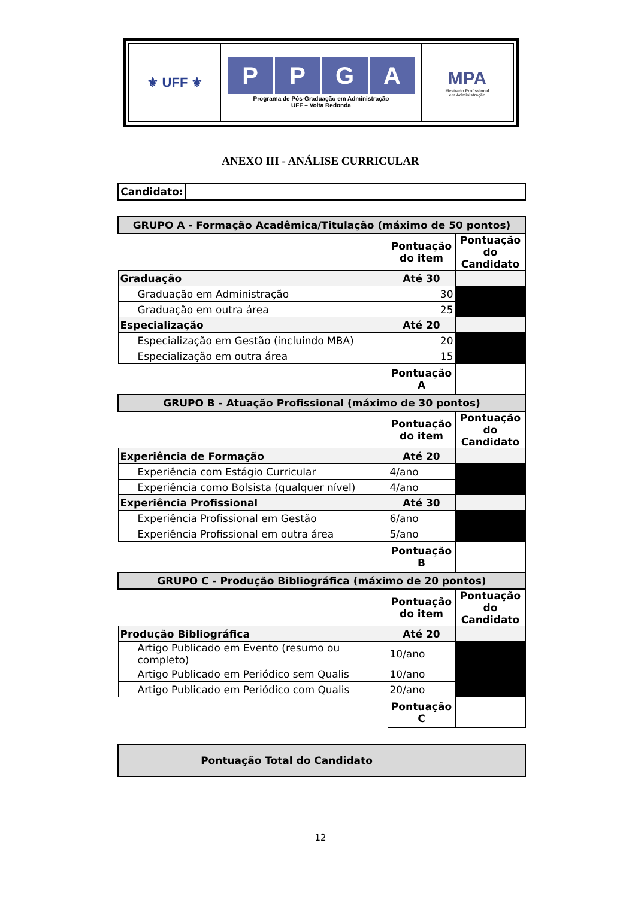| ⚜ UFF ⚜ | P P G A Programa de Pós-Graduação em Administração UFF – Volta Redonda | MPA Mestrado Profissional em Administração |
ANEXO III - ANÁLISE CURRICULAR
| Candidato: | |
| GRUPO A - Formação Acadêmica/Titulação (máximo de 50 pontos) | | |
| | Pontuação do item | Pontuação do Candidato |
| Graduação | Até 30 | |
| Graduação em Administração | 30 | |
| Graduação em outra área | 25 | |
| Especialização | Até 20 | |
| Especialização em Gestão (incluindo MBA) | 20 | |
| Especialização em outra área | 15 | |
| | Pontuação A | |
| GRUPO B - Atuação Profissional (máximo de 30 pontos) | | |
| | Pontuação do item | Pontuação do Candidato |
| Experiência de Formação | Até 20 | |
| Experiência com Estágio Curricular | 4/ano | |
| Experiência como Bolsista (qualquer nível) | 4/ano | |
| Experiência Profissional | Até 30 | |
| Experiência Profissional em Gestão | 6/ano | |
| Experiência Profissional em outra área | 5/ano | |
| | Pontuação B | |
| GRUPO C - Produção Bibliográfica (máximo de 20 pontos) | | |
| | Pontuação do item | Pontuação do Candidato |
| Produção Bibliográfica | Até 20 | |
| Artigo Publicado em Evento (resumo ou completo) | 10/ano | |
| Artigo Publicado em Periódico sem Qualis | 10/ano | |
| Artigo Publicado em Periódico com Qualis | 20/ano | |
| | Pontuação C | |
| Pontuação Total do Candidato | |
12